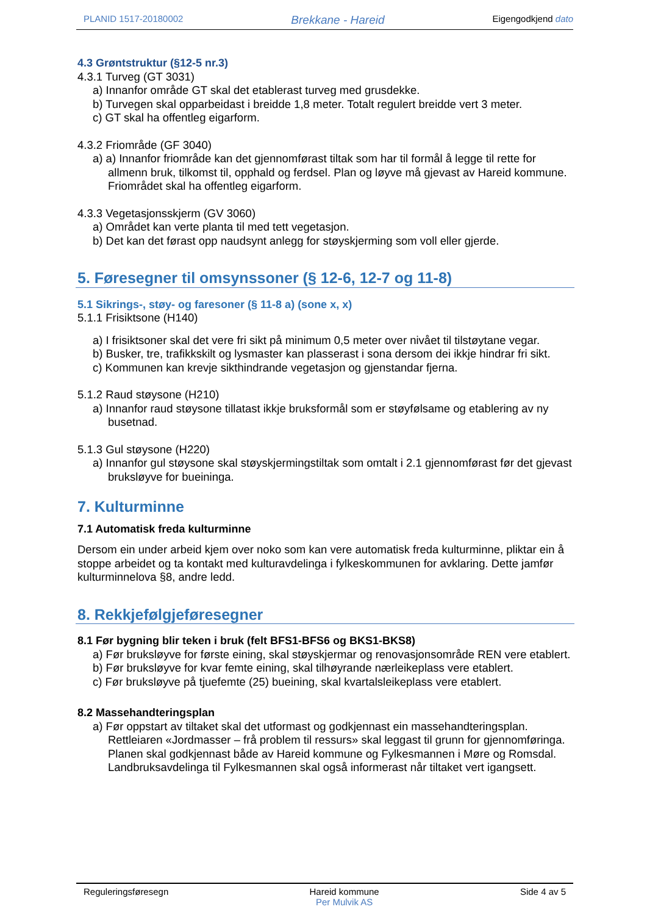PLANID 1517-20180002 Brekkane - Hareid Eigengodkjend dato
4.3 Grøntstruktur (§12-5 nr.3)
4.3.1 Turveg (GT 3031)
a) Innanfor område GT skal det etablerast turveg med grusdekke.
b) Turvegen skal opparbeidast i breidde 1,8 meter. Totalt regulert breidde vert 3 meter.
c) GT skal ha offentleg eigarform.
4.3.2 Friområde (GF 3040)
a) a) Innanfor friområde kan det gjennomførast tiltak som har til formål å legge til rette for allmenn bruk, tilkomst til, opphald og ferdsel. Plan og løyve må gjevast av Hareid kommune.
Friområdet skal ha offentleg eigarform.
4.3.3 Vegetasjonsskjerm (GV 3060)
a) Området kan verte planta til med tett vegetasjon.
b) Det kan det førast opp naudsynt anlegg for støyskjerming som voll eller gjerde.
5. Føresegner til omsynssoner (§ 12-6, 12-7 og 11-8)
5.1 Sikrings-, støy- og faresoner (§ 11-8 a) (sone x, x)
5.1.1 Frisiktsone (H140)
a) I frisiktsoner skal det vere fri sikt på minimum 0,5 meter over nivået til tilstøytane vegar.
b) Busker, tre, trafikkskilt og lysmaster kan plasserast i sona dersom dei ikkje hindrar fri sikt.
c) Kommunen kan krevje sikthindrande vegetasjon og gjenstandar fjerna.
5.1.2 Raud støysone (H210)
a) Innanfor raud støysone tillatast ikkje bruksformål som er støyfølsame og etablering av ny busetnad.
5.1.3 Gul støysone (H220)
a) Innanfor gul støysone skal støyskjermingstiltak som omtalt i 2.1 gjennomførast før det gjevast bruksløyve for bueininga.
7. Kulturminne
7.1 Automatisk freda kulturminne
Dersom ein under arbeid kjem over noko som kan vere automatisk freda kulturminne, pliktar ein å stoppe arbeidet og ta kontakt med kulturavdelinga i fylkeskommunen for avklaring. Dette jamfør kulturminnelova §8, andre ledd.
8. Rekkjefølgjeføresegner
8.1 Før bygning blir teken i bruk (felt BFS1-BFS6 og BKS1-BKS8)
a) Før bruksløyve for første eining, skal støyskjermar og renovasjonsområde REN vere etablert.
b) Før bruksløyve for kvar femte eining, skal tilhøyrande nærleikeplass vere etablert.
c) Før bruksløyve på tjuefemte (25) bueining, skal kvartalsleikeplass vere etablert.
8.2 Massehandteringsplan
a) Før oppstart av tiltaket skal det utformast og godkjennast ein massehandteringsplan. Rettleiaren «Jordmasser – frå problem til ressurs» skal leggast til grunn for gjennomføringa. Planen skal godkjennast både av Hareid kommune og Fylkesmannen i Møre og Romsdal. Landbruksavdelinga til Fylkesmannen skal også informerast når tiltaket vert igangsett.
Reguleringsføresegn Hareid kommune
Per Mulvik AS Side 4 av 5